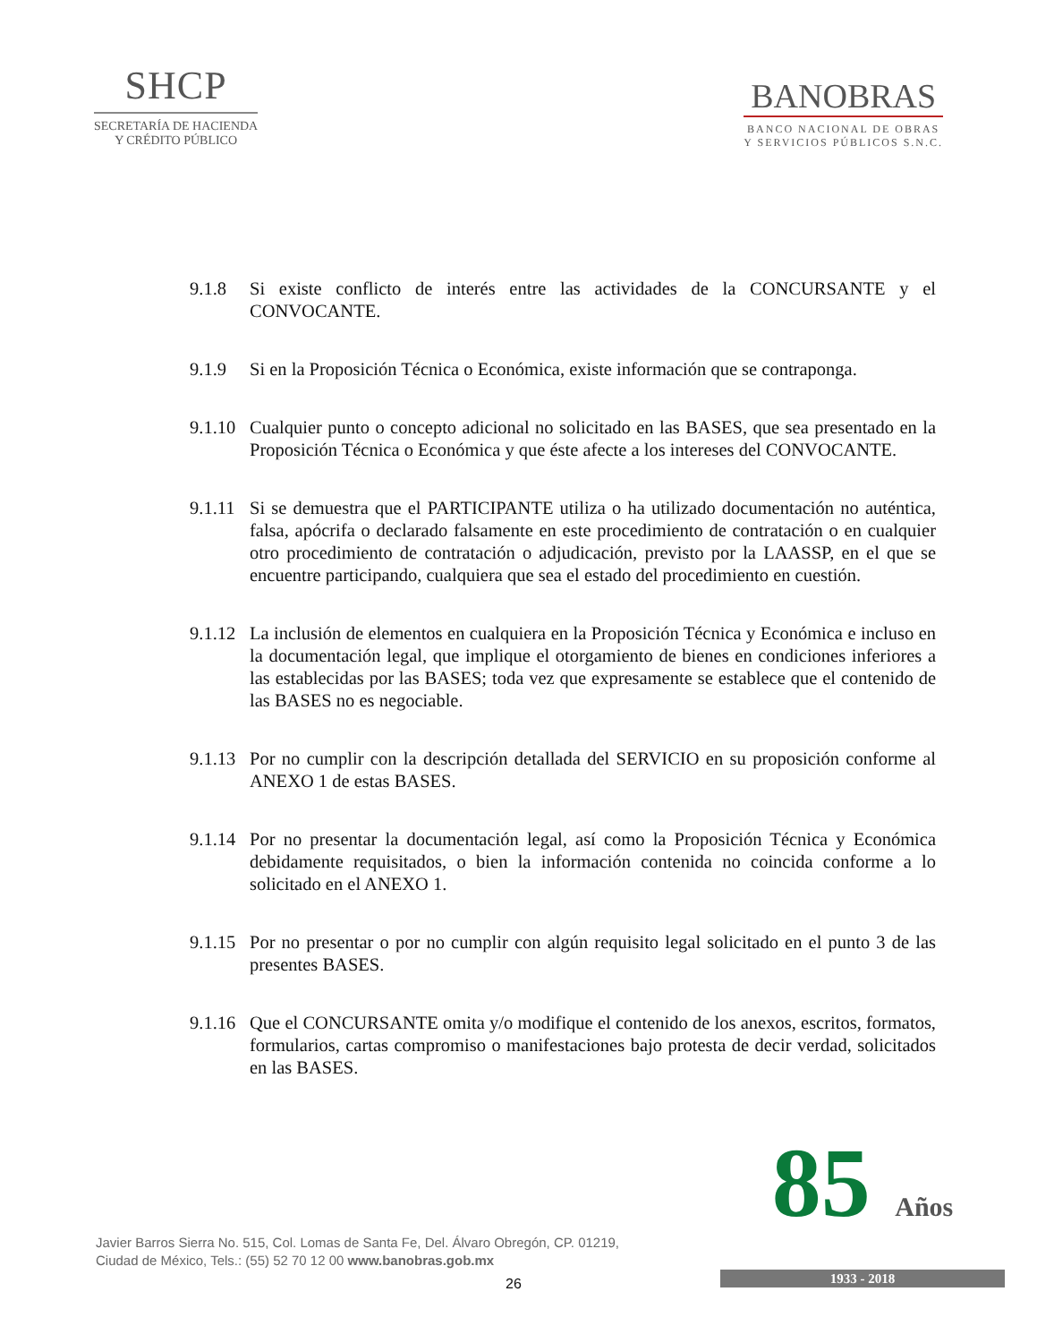SHCP
SECRETARÍA DE HACIENDA
Y CRÉDITO PÚBLICO
BANOBRAS
BANCO NACIONAL DE OBRAS
Y SERVICIOS PÚBLICOS S.N.C.
9.1.8 Si existe conflicto de interés entre las actividades de la CONCURSANTE y el CONVOCANTE.
9.1.9 Si en la Proposición Técnica o Económica, existe información que se contraponga.
9.1.10
Cualquier punto o concepto adicional no solicitado en las BASES, que sea presentado en la Proposición Técnica o Económica y que éste afecte a los intereses del CONVOCANTE.
9.1.11
Si se demuestra que el PARTICIPANTE utiliza o ha utilizado documentación no auténtica, falsa, apócrifa o declarado falsamente en este procedimiento de contratación o en cualquier otro procedimiento de contratación o adjudicación, previsto por la LAASSP, en el que se encuentre participando, cualquiera que sea el estado del procedimiento en cuestión.
9.1.12
La inclusión de elementos en cualquiera en la Proposición Técnica y Económica e incluso en la documentación legal, que implique el otorgamiento de bienes en condiciones inferiores a las establecidas por las BASES; toda vez que expresamente se establece que el contenido de las BASES no es negociable.
9.1.13
Por no cumplir con la descripción detallada del SERVICIO en su proposición conforme al ANEXO 1 de estas BASES.
9.1.14
Por no presentar la documentación legal, así como la Proposición Técnica y Económica debidamente requisitados, o bien la información contenida no coincida conforme a lo solicitado en el ANEXO 1.
9.1.15
Por no presentar o por no cumplir con algún requisito legal solicitado en el punto 3 de las presentes BASES.
9.1.16
Que el CONCURSANTE omita y/o modifique el contenido de los anexos, escritos, formatos, formularios, cartas compromiso o manifestaciones bajo protesta de decir verdad, solicitados en las BASES.
Javier Barros Sierra No. 515, Col. Lomas de Santa Fe, Del. Álvaro Obregón, CP. 01219,
Ciudad de México, Tels.: (55) 52 70 12 00 www.banobras.gob.mx
26
85 Años
1933 - 2018